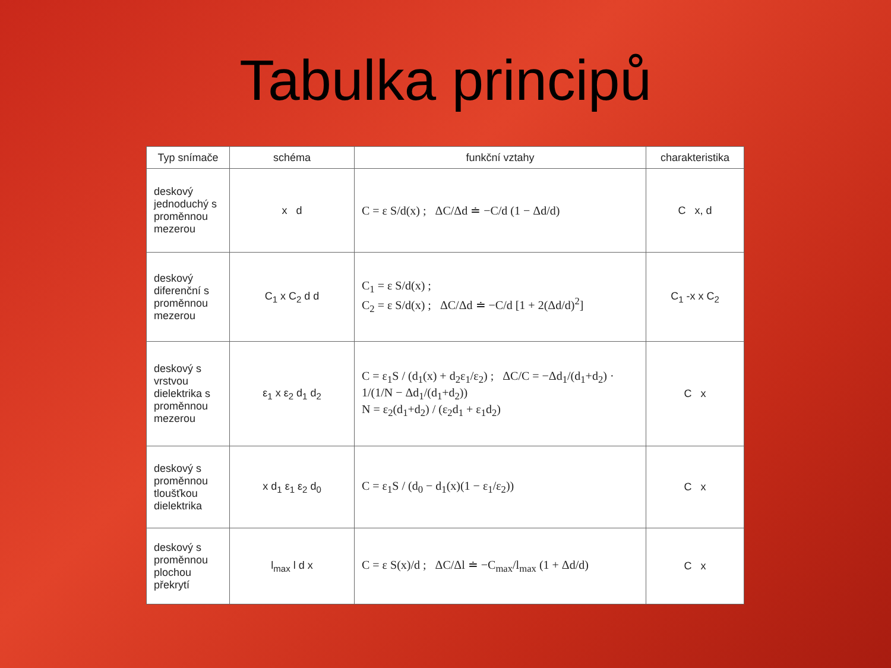Tabulka principů
| Typ snímače | schéma | funkční vztahy | charakteristika |
| --- | --- | --- | --- |
| deskový jednoduchý s proměnnou mezerou | x d | C = ε S/d(x) ; ΔC/Δd ≐ −C/d (1 − Δd/d) | C x, d |
| deskový diferenční s proměnnou mezerou | C<sub>1</sub> x C<sub>2</sub> d d | C<sub>1</sub> = ε S/d(x) ; C<sub>2</sub> = ε S/d(x) ; ΔC/Δd ≐ −C/d [1 + 2(Δd/d)<sup>2</sup>] | C<sub>1</sub> -x x C<sub>2</sub> |
| deskový s vrstvou dielektrika s proměnnou mezerou | ε<sub>1</sub> x ε<sub>2</sub> d<sub>1</sub> d<sub>2</sub> | C = ε<sub>1</sub>S / (d<sub>1</sub>(x) + d<sub>2</sub>ε<sub>1</sub>/ε<sub>2</sub>) ; ΔC/C = −Δd<sub>1</sub>/(d<sub>1</sub>+d<sub>2</sub>) · 1/(1/N − Δd<sub>1</sub>/(d<sub>1</sub>+d<sub>2</sub>)) N = ε<sub>2</sub>(d<sub>1</sub>+d<sub>2</sub>) / (ε<sub>2</sub>d<sub>1</sub> + ε<sub>1</sub>d<sub>2</sub>) | C x |
| deskový s proměnnou tloušťkou dielektrika | x d<sub>1</sub> ε<sub>1</sub> ε<sub>2</sub> d<sub>0</sub> | C = ε<sub>1</sub>S / (d<sub>0</sub> − d<sub>1</sub>(x)(1 − ε<sub>1</sub>/ε<sub>2</sub>)) | C x |
| deskový s proměnnou plochou překrytí | l<sub>max</sub> l d x | C = ε S(x)/d ; ΔC/Δl ≐ −C<sub>max</sub>/l<sub>max</sub> (1 + Δd/d) | C x |